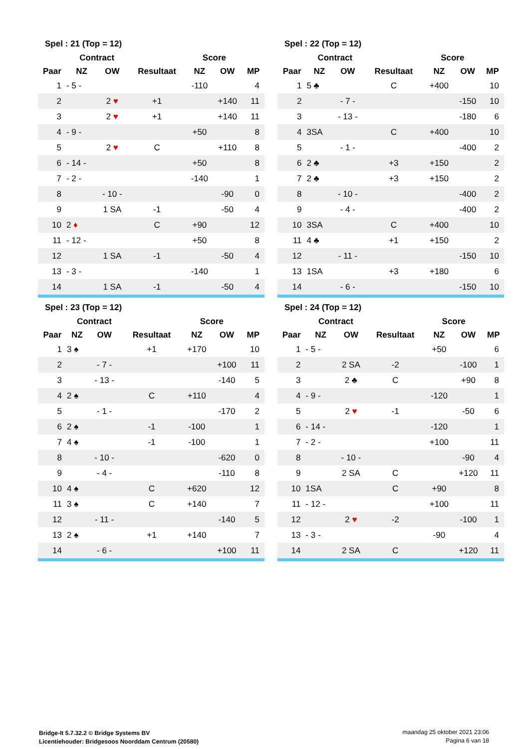Spel : 21 (Top = 12)
| | Contract | | | Score | | |
| --- | --- | --- | --- | --- | --- | --- |
| Paar | NZ | OW | Resultaat | NZ | OW | MP |
| 1 | - 5 - | | | -110 | | 4 |
| 2 | | 2 ♥ | +1 | | +140 | 11 |
| 3 | | 2 ♥ | +1 | | +140 | 11 |
| 4 | - 9 - | | | +50 | | 8 |
| 5 | | 2 ♥ | C | | +110 | 8 |
| 6 | - 14 - | | | +50 | | 8 |
| 7 | - 2 - | | | -140 | | 1 |
| 8 | | - 10 - | | | -90 | 0 |
| 9 | | 1 SA | -1 | | -50 | 4 |
| 10 | 2 ♦ | | C | +90 | | 12 |
| 11 | - 12 - | | | +50 | | 8 |
| 12 | | 1 SA | -1 | | -50 | 4 |
| 13 | - 3 - | | | -140 | | 1 |
| 14 | | 1 SA | -1 | | -50 | 4 |
Spel : 22 (Top = 12)
| | Contract | | | Score | | |
| --- | --- | --- | --- | --- | --- | --- |
| Paar | NZ | OW | Resultaat | NZ | OW | MP |
| 1 | 5 ♣ | | C | +400 | | 10 |
| 2 | | - 7 - | | | -150 | 10 |
| 3 | | - 13 - | | | -180 | 6 |
| 4 | 3SA | | C | +400 | | 10 |
| 5 | | - 1 - | | | -400 | 2 |
| 6 | 2 ♣ | | +3 | +150 | | 2 |
| 7 | 2 ♣ | | +3 | +150 | | 2 |
| 8 | | - 10 - | | | -400 | 2 |
| 9 | | - 4 - | | | -400 | 2 |
| 10 | 3SA | | C | +400 | | 10 |
| 11 | 4 ♣ | | +1 | +150 | | 2 |
| 12 | | - 11 - | | | -150 | 10 |
| 13 | 1SA | | +3 | +180 | | 6 |
| 14 | | - 6 - | | | -150 | 10 |
Spel : 23 (Top = 12)
| | Contract | | | Score | | |
| --- | --- | --- | --- | --- | --- | --- |
| Paar | NZ | OW | Resultaat | NZ | OW | MP |
| 1 | 3 ♠ | | +1 | +170 | | 10 |
| 2 | | - 7 - | | | +100 | 11 |
| 3 | | - 13 - | | | -140 | 5 |
| 4 | 2 ♠ | | C | +110 | | 4 |
| 5 | | - 1 - | | | -170 | 2 |
| 6 | 2 ♠ | | -1 | -100 | | 1 |
| 7 | 4 ♠ | | -1 | -100 | | 1 |
| 8 | | - 10 - | | | -620 | 0 |
| 9 | | - 4 - | | | -110 | 8 |
| 10 | 4 ♠ | | C | +620 | | 12 |
| 11 | 3 ♠ | | C | +140 | | 7 |
| 12 | | - 11 - | | | -140 | 5 |
| 13 | 2 ♠ | | +1 | +140 | | 7 |
| 14 | | - 6 - | | | +100 | 11 |
Spel : 24 (Top = 12)
| | Contract | | | Score | | |
| --- | --- | --- | --- | --- | --- | --- |
| Paar | NZ | OW | Resultaat | NZ | OW | MP |
| 1 | - 5 - | | | +50 | | 6 |
| 2 | | 2 SA | -2 | | -100 | 1 |
| 3 | | 2 ♣ | C | | +90 | 8 |
| 4 | - 9 - | | | -120 | | 1 |
| 5 | | 2 ♥ | -1 | | -50 | 6 |
| 6 | - 14 - | | | -120 | | 1 |
| 7 | - 2 - | | | +100 | | 11 |
| 8 | | - 10 - | | | -90 | 4 |
| 9 | | 2 SA | C | | +120 | 11 |
| 10 | 1SA | | C | +90 | | 8 |
| 11 | - 12 - | | | +100 | | 11 |
| 12 | | 2 ♥ | -2 | | -100 | 1 |
| 13 | - 3 - | | | -90 | | 4 |
| 14 | | 2 SA | C | | +120 | 11 |
Bridge-It 5.7.32.2 © Bridge Systems BV
Licentiehouder: Bridgesoos Noorddam Centrum (20580)
maandag 25 oktober 2021 23:06
Pagina 6 van 18